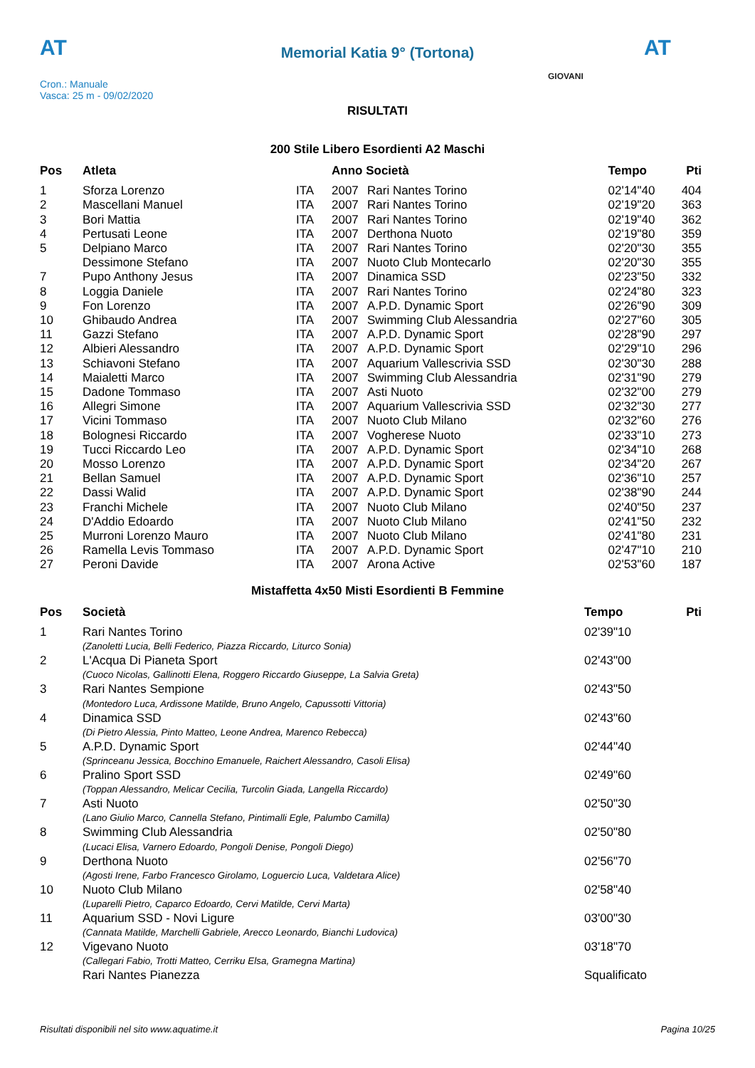AT AT
Memorial Katia 9° (Tortona)
GIOVANI
Cron.: Manuale
Vasca: 25 m - 09/02/2020
RISULTATI
200 Stile Libero Esordienti A2 Maschi
| Pos | Atleta | | Anno Società | | Tempo | Pti |
| --- | --- | --- | --- | --- | --- | --- |
| 1 | Sforza Lorenzo | ITA | 2007 | Rari Nantes Torino | 02'14"40 | 404 |
| 2 | Mascellani Manuel | ITA | 2007 | Rari Nantes Torino | 02'19"20 | 363 |
| 3 | Bori Mattia | ITA | 2007 | Rari Nantes Torino | 02'19"40 | 362 |
| 4 | Pertusati Leone | ITA | 2007 | Derthona Nuoto | 02'19"80 | 359 |
| 5 | Delpiano Marco | ITA | 2007 | Rari Nantes Torino | 02'20"30 | 355 |
| | Dessimone Stefano | ITA | 2007 | Nuoto Club Montecarlo | 02'20"30 | 355 |
| 7 | Pupo Anthony Jesus | ITA | 2007 | Dinamica SSD | 02'23"50 | 332 |
| 8 | Loggia Daniele | ITA | 2007 | Rari Nantes Torino | 02'24"80 | 323 |
| 9 | Fon Lorenzo | ITA | 2007 | A.P.D. Dynamic Sport | 02'26"90 | 309 |
| 10 | Ghibaudo Andrea | ITA | 2007 | Swimming Club Alessandria | 02'27"60 | 305 |
| 11 | Gazzi Stefano | ITA | 2007 | A.P.D. Dynamic Sport | 02'28"90 | 297 |
| 12 | Albieri Alessandro | ITA | 2007 | A.P.D. Dynamic Sport | 02'29"10 | 296 |
| 13 | Schiavoni Stefano | ITA | 2007 | Aquarium Vallescrivia SSD | 02'30"30 | 288 |
| 14 | Maialetti Marco | ITA | 2007 | Swimming Club Alessandria | 02'31"90 | 279 |
| 15 | Dadone Tommaso | ITA | 2007 | Asti Nuoto | 02'32"00 | 279 |
| 16 | Allegri Simone | ITA | 2007 | Aquarium Vallescrivia SSD | 02'32"30 | 277 |
| 17 | Vicini Tommaso | ITA | 2007 | Nuoto Club Milano | 02'32"60 | 276 |
| 18 | Bolognesi Riccardo | ITA | 2007 | Vogherese Nuoto | 02'33"10 | 273 |
| 19 | Tucci Riccardo Leo | ITA | 2007 | A.P.D. Dynamic Sport | 02'34"10 | 268 |
| 20 | Mosso Lorenzo | ITA | 2007 | A.P.D. Dynamic Sport | 02'34"20 | 267 |
| 21 | Bellan Samuel | ITA | 2007 | A.P.D. Dynamic Sport | 02'36"10 | 257 |
| 22 | Dassi Walid | ITA | 2007 | A.P.D. Dynamic Sport | 02'38"90 | 244 |
| 23 | Franchi Michele | ITA | 2007 | Nuoto Club Milano | 02'40"50 | 237 |
| 24 | D'Addio Edoardo | ITA | 2007 | Nuoto Club Milano | 02'41"50 | 232 |
| 25 | Murroni Lorenzo Mauro | ITA | 2007 | Nuoto Club Milano | 02'41"80 | 231 |
| 26 | Ramella Levis Tommaso | ITA | 2007 | A.P.D. Dynamic Sport | 02'47"10 | 210 |
| 27 | Peroni Davide | ITA | 2007 | Arona Active | 02'53"60 | 187 |
Mistaffetta 4x50 Misti Esordienti B Femmine
| Pos | Società | Tempo | Pti |
| --- | --- | --- | --- |
| 1 | Rari Nantes Torino | 02'39"10 | |
| | (Zanoletti Lucia, Belli Federico, Piazza Riccardo, Liturco Sonia) | | |
| 2 | L'Acqua Di Pianeta Sport | 02'43"00 | |
| | (Cuoco Nicolas, Gallinotti Elena, Roggero Riccardo Giuseppe, La Salvia Greta) | | |
| 3 | Rari Nantes Sempione | 02'43"50 | |
| | (Montedoro Luca, Ardissone Matilde, Bruno Angelo, Capussotti Vittoria) | | |
| 4 | Dinamica SSD | 02'43"60 | |
| | (Di Pietro Alessia, Pinto Matteo, Leone Andrea, Marenco Rebecca) | | |
| 5 | A.P.D. Dynamic Sport | 02'44"40 | |
| | (Sprinceanu Jessica, Bocchino Emanuele, Raichert Alessandro, Casoli Elisa) | | |
| 6 | Pralino Sport SSD | 02'49"60 | |
| | (Toppan Alessandro, Melicar Cecilia, Turcolin Giada, Langella Riccardo) | | |
| 7 | Asti Nuoto | 02'50"30 | |
| | (Lano Giulio Marco, Cannella Stefano, Pintimalli Egle, Palumbo Camilla) | | |
| 8 | Swimming Club Alessandria | 02'50"80 | |
| | (Lucaci Elisa, Varnero Edoardo, Pongoli Denise, Pongoli Diego) | | |
| 9 | Derthona Nuoto | 02'56"70 | |
| | (Agosti Irene, Farbo Francesco Girolamo, Loguercio Luca, Valdetara Alice) | | |
| 10 | Nuoto Club Milano | 02'58"40 | |
| | (Luparelli Pietro, Caparco Edoardo, Cervi Matilde, Cervi Marta) | | |
| 11 | Aquarium SSD - Novi Ligure | 03'00"30 | |
| | (Cannata Matilde, Marchelli Gabriele, Arecco Leonardo, Bianchi Ludovica) | | |
| 12 | Vigevano Nuoto | 03'18"70 | |
| | (Callegari Fabio, Trotti Matteo, Cerriku Elsa, Gramegna Martina) | | |
| | Rari Nantes Pianezza | Squalificato | |
Risultati disponibili nel sito www.aquatime.it Pagina 10/25